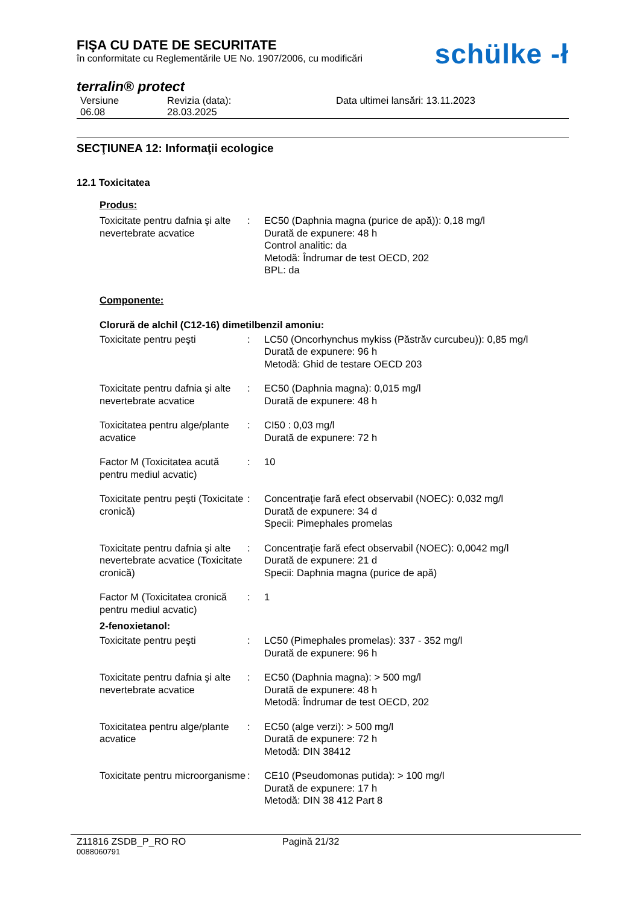FIŞA CU DATE DE SECURITATE
în conformitate cu Reglementările UE No. 1907/2006, cu modificări
schülke -ł
terralin® protect
Versiune
06.08
Revizia (data):
28.03.2025
Data ultimei lansări: 13.11.2023
SECŢIUNEA 12: Informaţii ecologice
12.1 Toxicitatea
Produs:
Toxicitate pentru dafnia şi alte nevertebrate acvatice
: EC50 (Daphnia magna (purice de apă)): 0,18 mg/l
Durată de expunere: 48 h
Control analitic: da
Metodă: Îndrumar de test OECD, 202
BPL: da
Componente:
Clorură de alchil (C12-16) dimetilbenzil amoniu:
Toxicitate pentru peşti : LC50 (Oncorhynchus mykiss (Păstrăv curcubeu)): 0,85 mg/l
Durată de expunere: 96 h
Metodă: Ghid de testare OECD 203
Toxicitate pentru dafnia şi alte nevertebrate acvatice
: EC50 (Daphnia magna): 0,015 mg/l
Durată de expunere: 48 h
Toxicitatea pentru alge/plante acvatice
: CI50 : 0,03 mg/l
Durată de expunere: 72 h
Factor M (Toxicitatea acută pentru mediul acvatic)
: 10
Toxicitate pentru peşti (Toxicitate cronică)
: Concentraţie fară efect observabil (NOEC): 0,032 mg/l
Durată de expunere: 34 d
Specii: Pimephales promelas
Toxicitate pentru dafnia şi alte nevertebrate acvatice (Toxicitate cronică)
: Concentraţie fară efect observabil (NOEC): 0,0042 mg/l
Durată de expunere: 21 d
Specii: Daphnia magna (purice de apă)
Factor M (Toxicitatea cronică pentru mediul acvatic)
: 1
2-fenoxietanol:
Toxicitate pentru peşti : LC50 (Pimephales promelas): 337 - 352 mg/l
Durată de expunere: 96 h
Toxicitate pentru dafnia şi alte nevertebrate acvatice
: EC50 (Daphnia magna): > 500 mg/l
Durată de expunere: 48 h
Metodă: Îndrumar de test OECD, 202
Toxicitatea pentru alge/plante acvatice
: EC50 (alge verzi): > 500 mg/l
Durată de expunere: 72 h
Metodă: DIN 38412
Toxicitate pentru microorganisme
: CE10 (Pseudomonas putida): > 100 mg/l
Durată de expunere: 17 h
Metodă: DIN 38 412 Part 8
Z11816 ZSDB_P_RO RO Pagină 21/32
0088060791